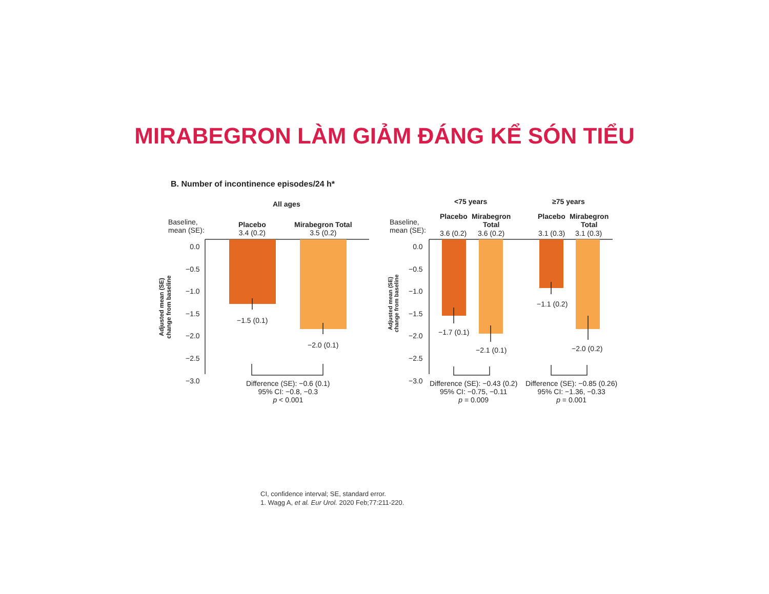MIRABEGRON LÀM GIẢM ĐÁNG KỂ SÓN TIỂU
B. Number of incontinence episodes/24 h*
All ages
Baseline,
mean (SE):
Placebo
3.4 (0.2)
Mirabegron Total
3.5 (0.2)
0.0
−0.5
−1.0
−1.5
−2.0
−2.5
−3.0
Adjusted mean (SE)
change from baseline
−1.5 (0.1)
−2.0 (0.1)
Difference (SE): −0.6 (0.1)
95% CI: −0.8, −0.3
p < 0.001
<75 years ≥75 years
Baseline,
mean (SE):
Placebo
Mirabegron
Total
Placebo
Mirabegron
Total
3.6 (0.2) 3.6 (0.2) 3.1 (0.3) 3.1 (0.3)
0.0
−0.5
−1.0
−1.5
−2.0
−2.5
−3.0
Adjusted mean (SE)
change from baseline
−1.7 (0.1)
−2.1 (0.1)
−1.1 (0.2)
−2.0 (0.2)
Difference (SE): −0.43 (0.2)
95% CI: −0.75, −0.11
p = 0.009
Difference (SE): −0.85 (0.26)
95% CI: −1.36, −0.33
p = 0.001
CI, confidence interval; SE, standard error.
1. Wagg A, et al. Eur Urol. 2020 Feb;77:211-220.